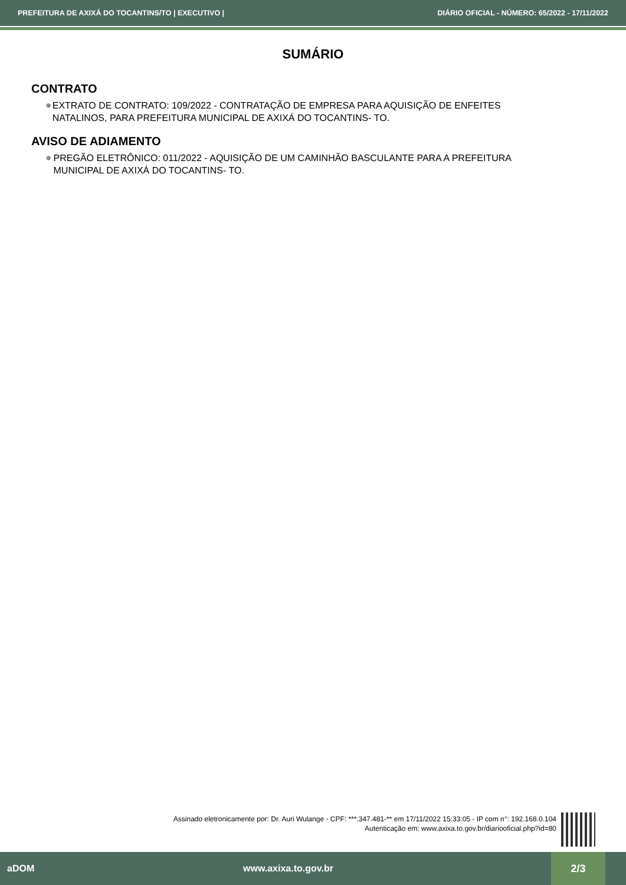PREFEITURA DE AXIXÁ DO TOCANTINS/TO | EXECUTIVO | DIÁRIO OFICIAL - NÚMERO: 65/2022 - 17/11/2022
SUMÁRIO
CONTRATO
⊛ EXTRATO DE CONTRATO: 109/2022 - CONTRATAÇÃO DE EMPRESA PARA AQUISIÇÃO DE ENFEITES NATALINOS, PARA PREFEITURA MUNICIPAL DE AXIXÁ DO TOCANTINS- TO.
AVISO DE ADIAMENTO
⊛ PREGÃO ELETRÔNICO: 011/2022 - AQUISIÇÃO DE UM CAMINHÃO BASCULANTE PARA A PREFEITURA MUNICIPAL DE AXIXÁ DO TOCANTINS- TO.
Assinado eletronicamente por: Dr. Auri Wulange - CPF: ***.347.481-** em 17/11/2022 15:33:05 - IP com n°: 192.168.0.104
Autenticação em: www.axixa.to.gov.br/diariooficial.php?id=80
aDOM www.axixa.to.gov.br 2/3